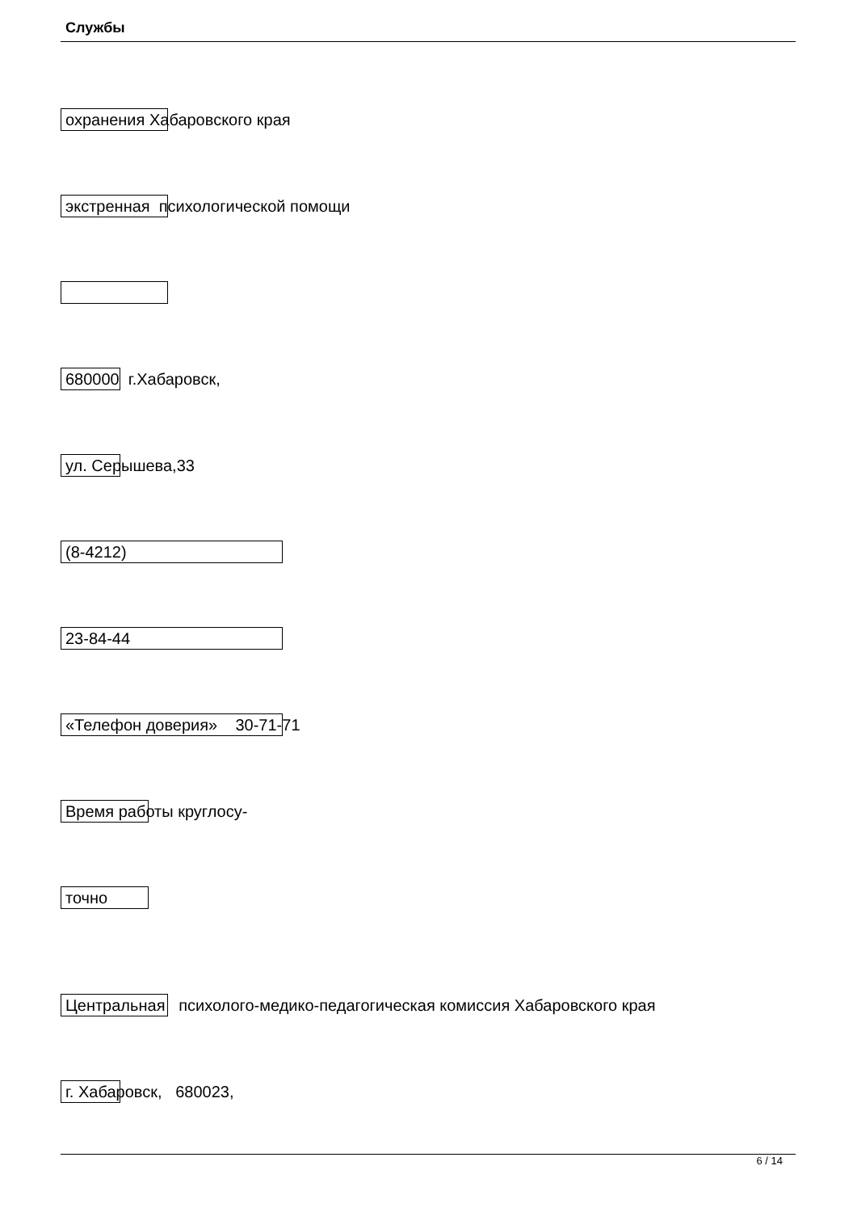Службы
охранения Хабаровского края
экстренная психологической помощи
680000 г.Хабаровск,
ул. Серышева,33
(8-4212)
23-84-44
«Телефон доверия» 30-71-71
Время работы круглосу-
точно
Центральная психолого-медико-педагогическая комиссия Хабаровского края
г. Хабаровск, 680023,
6 / 14